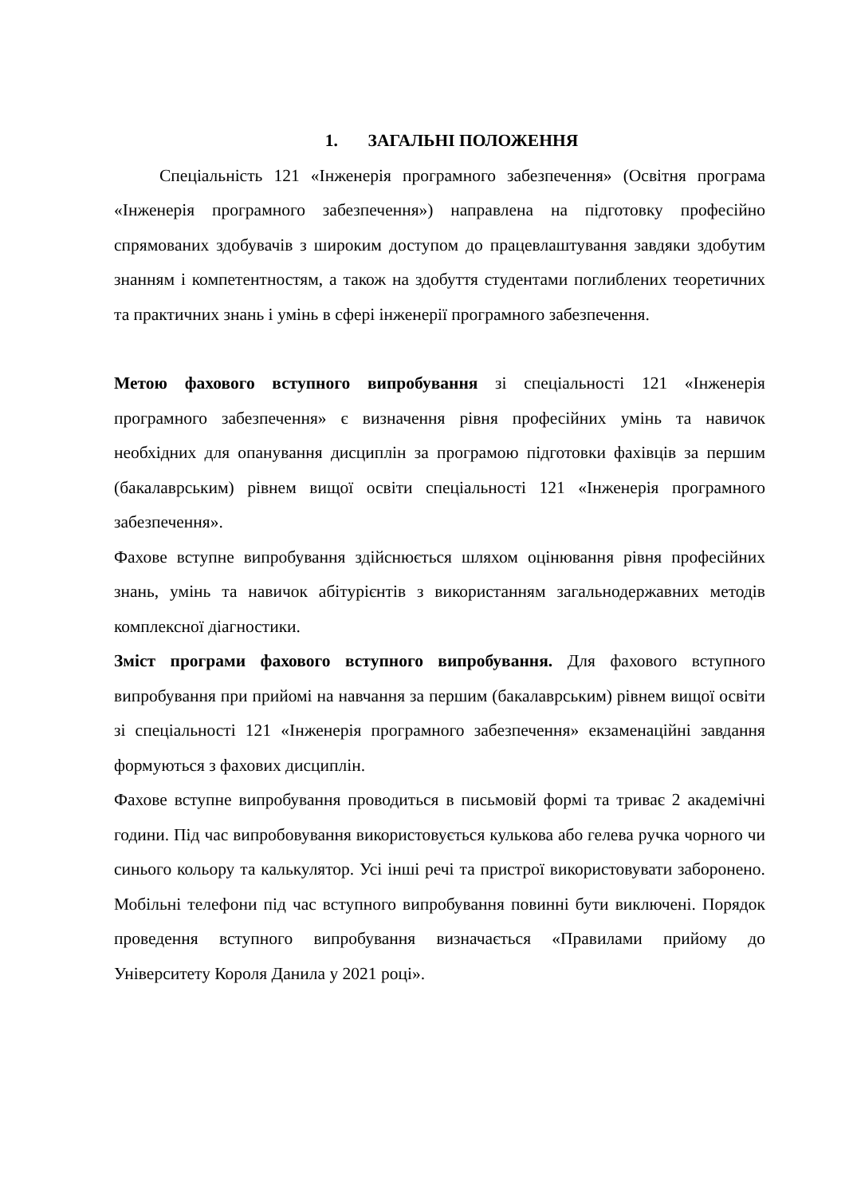1. ЗАГАЛЬНІ ПОЛОЖЕННЯ
Спеціальність 121 «Інженерія програмного забезпечення» (Освітня програма «Інженерія програмного забезпечення») направлена на підготовку професійно спрямованих здобувачів з широким доступом до працевлаштування завдяки здобутим знанням і компетентностям, а також на здобуття студентами поглиблених теоретичних та практичних знань і умінь в сфері інженерії програмного забезпечення.
Метою фахового вступного випробування зі спеціальності 121 «Інженерія програмного забезпечення» є визначення рівня професійних умінь та навичок необхідних для опанування дисциплін за програмою підготовки фахівців за першим (бакалаврським) рівнем вищої освіти спеціальності 121 «Інженерія програмного забезпечення».
Фахове вступне випробування здійснюється шляхом оцінювання рівня професійних знань, умінь та навичок абітурієнтів з використанням загальнодержавних методів комплексної діагностики.
Зміст програми фахового вступного випробування. Для фахового вступного випробування при прийомі на навчання за першим (бакалаврським) рівнем вищої освіти зі спеціальності 121 «Інженерія програмного забезпечення» екзаменаційні завдання формуються з фахових дисциплін.
Фахове вступне випробування проводиться в письмовій формі та триває 2 академічні години. Під час випробовування використовується кулькова або гелева ручка чорного чи синього кольору та калькулятор. Усі інші речі та пристрої використовувати заборонено. Мобільні телефони під час вступного випробування повинні бути виключені. Порядок проведення вступного випробування визначається «Правилами прийому до Університету Короля Данила у 2021 році».